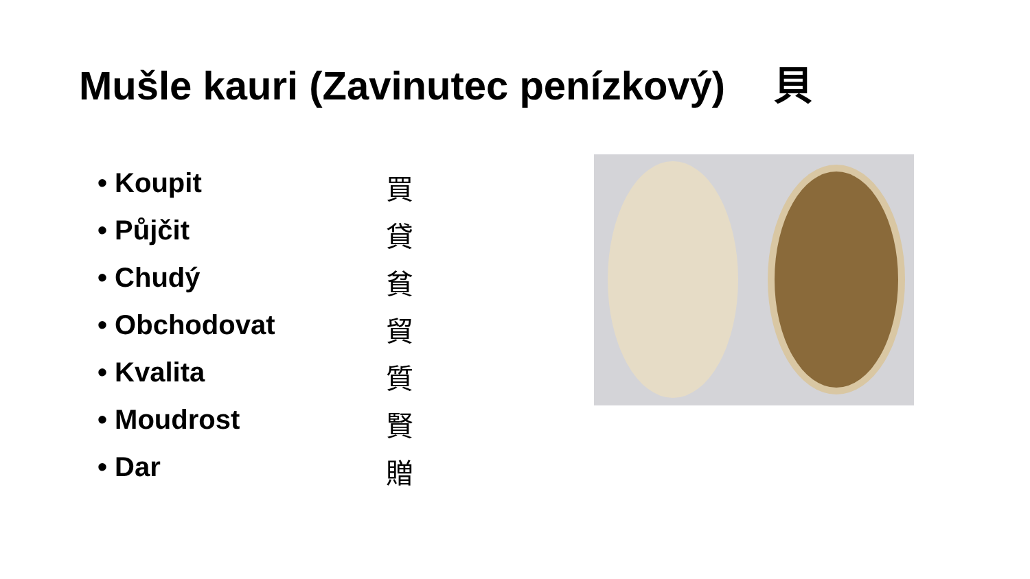Mušle kauri (Zavinutec penízkový) 貝
• Koupit 買
• Půjčit 貸
• Chudý 貧
• Obchodovat 貿
• Kvalita 質
• Moudrost 賢
• Dar 贈